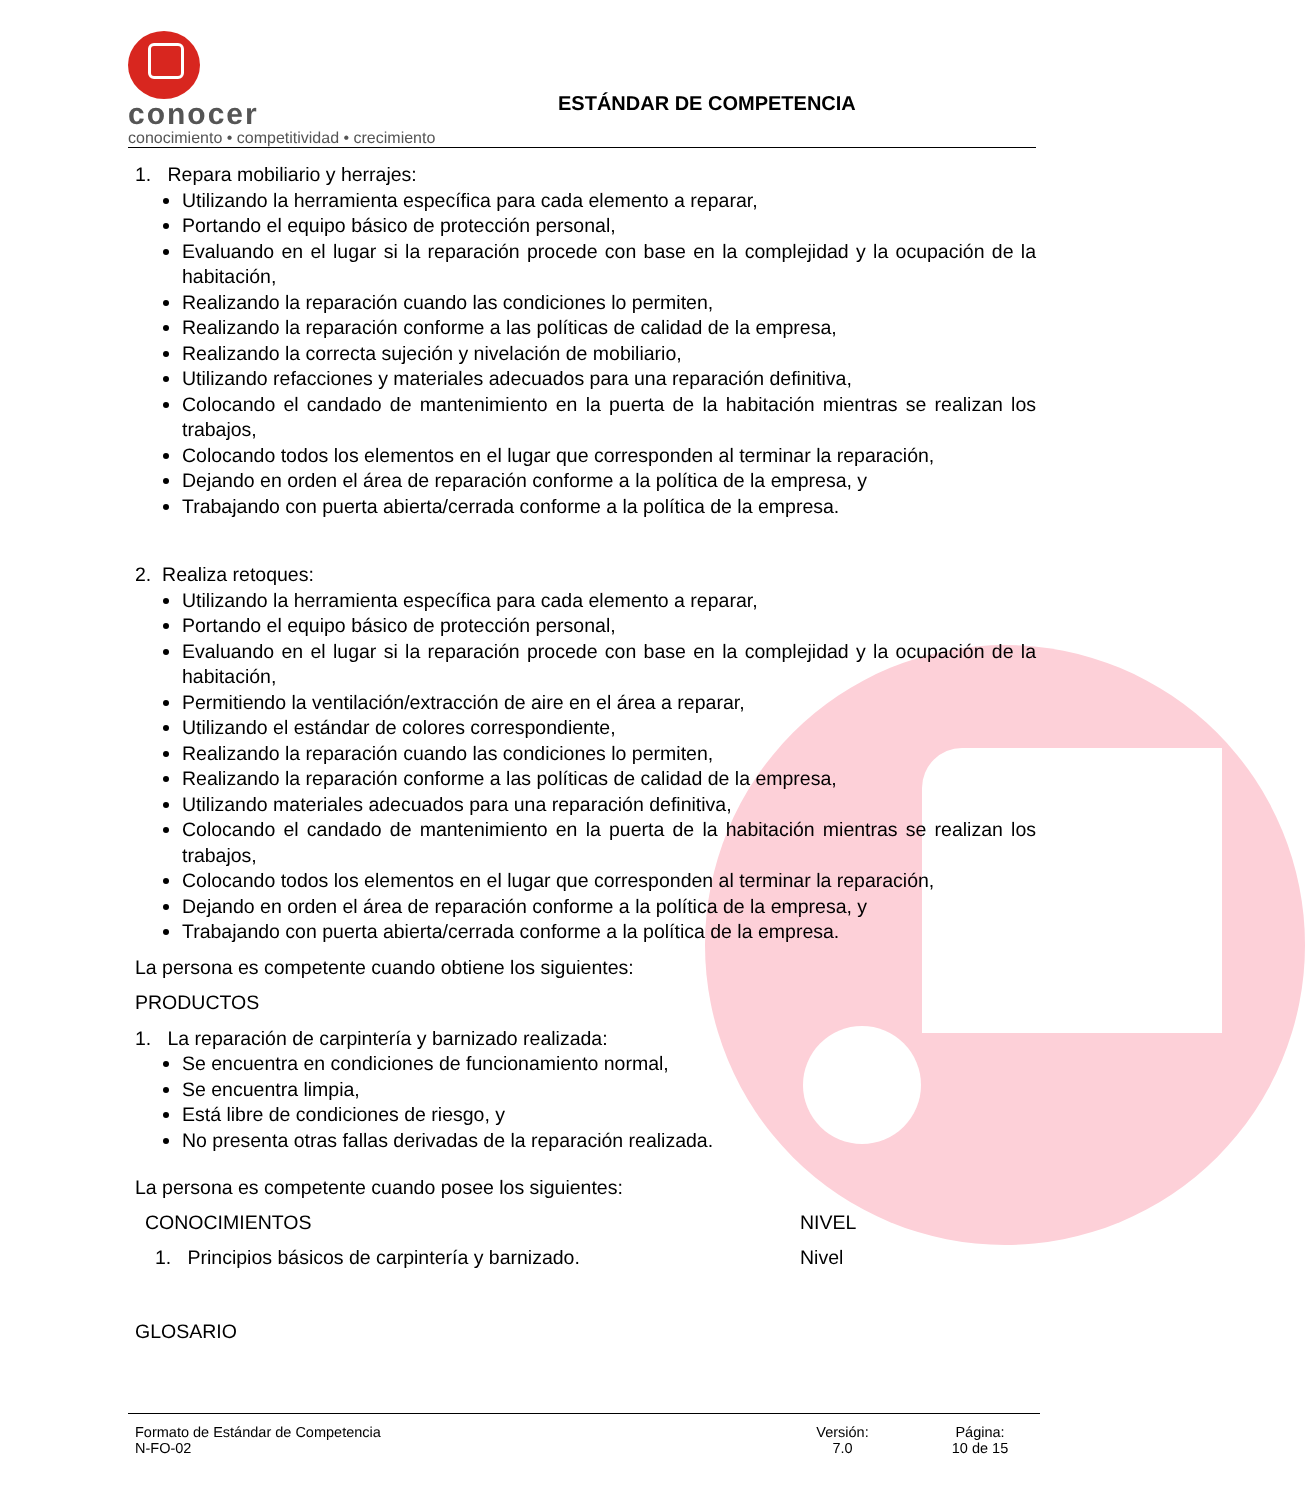conocer
conocimiento • competitividad • crecimiento
ESTÁNDAR DE COMPETENCIA
1. Repara mobiliario y herrajes:
Utilizando la herramienta específica para cada elemento a reparar,
Portando el equipo básico de protección personal,
Evaluando en el lugar si la reparación procede con base en la complejidad y la ocupación de la habitación,
Realizando la reparación cuando las condiciones lo permiten,
Realizando la reparación conforme a las políticas de calidad de la empresa,
Realizando la correcta sujeción y nivelación de mobiliario,
Utilizando refacciones y materiales adecuados para una reparación definitiva,
Colocando el candado de mantenimiento en la puerta de la habitación mientras se realizan los trabajos,
Colocando todos los elementos en el lugar que corresponden al terminar la reparación,
Dejando en orden el área de reparación conforme a la política de la empresa, y
Trabajando con puerta abierta/cerrada conforme a la política de la empresa.
2. Realiza retoques:
Utilizando la herramienta específica para cada elemento a reparar,
Portando el equipo básico de protección personal,
Evaluando en el lugar si la reparación procede con base en la complejidad y la ocupación de la habitación,
Permitiendo la ventilación/extracción de aire en el área a reparar,
Utilizando el estándar de colores correspondiente,
Realizando la reparación cuando las condiciones lo permiten,
Realizando la reparación conforme a las políticas de calidad de la empresa,
Utilizando materiales adecuados para una reparación definitiva,
Colocando el candado de mantenimiento en la puerta de la habitación mientras se realizan los trabajos,
Colocando todos los elementos en el lugar que corresponden al terminar la reparación,
Dejando en orden el área de reparación conforme a la política de la empresa, y
Trabajando con puerta abierta/cerrada conforme a la política de la empresa.
La persona es competente cuando obtiene los siguientes:
PRODUCTOS
1. La reparación de carpintería y barnizado realizada:
Se encuentra en condiciones de funcionamiento normal,
Se encuentra limpia,
Está libre de condiciones de riesgo, y
No presenta otras fallas derivadas de la reparación realizada.
La persona es competente cuando posee los siguientes:
CONOCIMIENTOS NIVEL
1. Principios básicos de carpintería y barnizado. Nivel
GLOSARIO
Formato de Estándar de Competencia
N-FO-02
Versión:
7.0
Página:
10 de 15